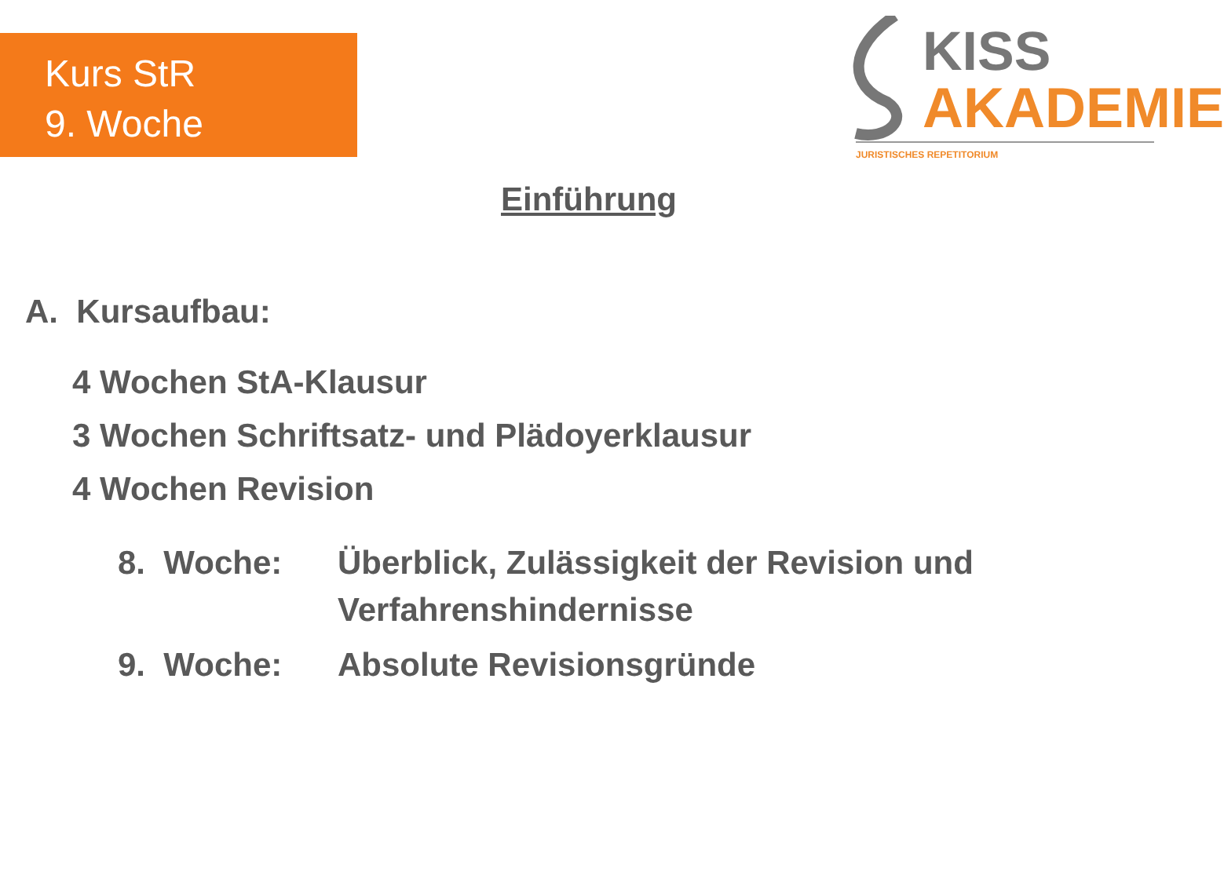Kurs StR
9. Woche
KISS
AKADEMIE
JURISTISCHES REPETITORIUM
Einführung
A. Kursaufbau:
4 Wochen StA-Klausur
3 Wochen Schriftsatz- und Plädoyerklausur
4 Wochen Revision
8. Woche: Überblick, Zulässigkeit der Revision und
Verfahrenshindernisse
9. Woche: Absolute Revisionsgründe